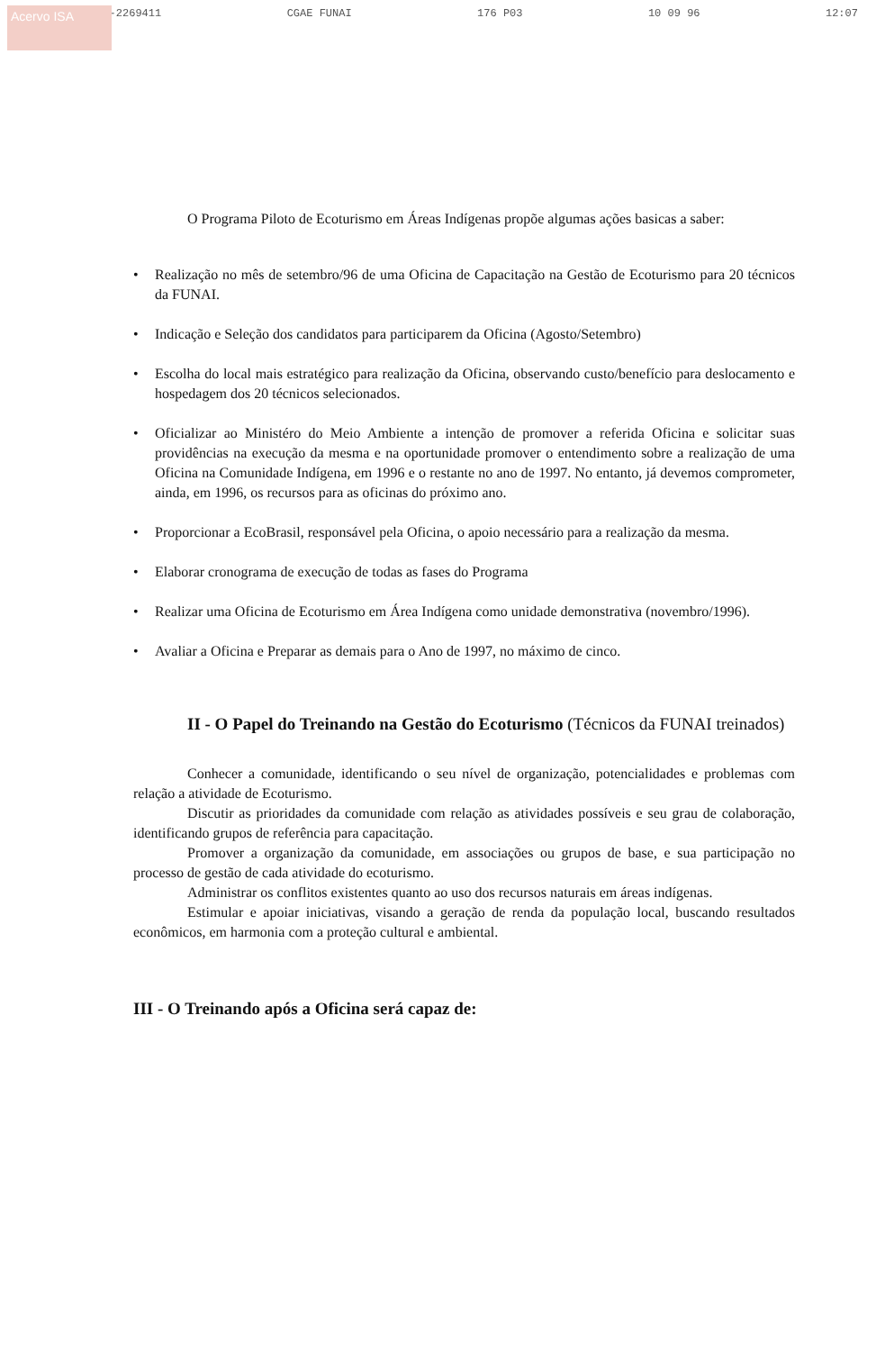Acervo ISA
061-2269411 CGAE FUNAI 176 P03 10 09 96 12:07
O Programa Piloto de Ecoturismo em Áreas Indígenas propõe algumas ações basicas a saber:
• Realização no mês de setembro/96 de uma Oficina de Capacitação na Gestão de Ecoturismo para 20 técnicos da FUNAI.
• Indicação e Seleção dos candidatos para participarem da Oficina (Agosto/Setembro)
• Escolha do local mais estratégico para realização da Oficina, observando custo/benefício para deslocamento e hospedagem dos 20 técnicos selecionados.
• Oficializar ao Ministéro do Meio Ambiente a intenção de promover a referida Oficina e solicitar suas providências na execução da mesma e na oportunidade promover o entendimento sobre a realização de uma Oficina na Comunidade Indígena, em 1996 e o restante no ano de 1997. No entanto, já devemos comprometer, ainda, em 1996, os recursos para as oficinas do próximo ano.
• Proporcionar a EcoBrasil, responsável pela Oficina, o apoio necessário para a realização da mesma.
• Elaborar cronograma de execução de todas as fases do Programa
• Realizar uma Oficina de Ecoturismo em Área Indígena como unidade demonstrativa (novembro/1996).
• Avaliar a Oficina e Preparar as demais para o Ano de 1997, no máximo de cinco.
II - O Papel do Treinando na Gestão do Ecoturismo (Técnicos da FUNAI treinados)
Conhecer a comunidade, identificando o seu nível de organização, potencialidades e problemas com relação a atividade de Ecoturismo.
Discutir as prioridades da comunidade com relação as atividades possíveis e seu grau de colaboração, identificando grupos de referência para capacitação.
Promover a organização da comunidade, em associações ou grupos de base, e sua participação no processo de gestão de cada atividade do ecoturismo.
Administrar os conflitos existentes quanto ao uso dos recursos naturais em áreas indígenas.
Estimular e apoiar iniciativas, visando a geração de renda da população local, buscando resultados econômicos, em harmonia com a proteção cultural e ambiental.
III - O Treinando após a Oficina será capaz de: